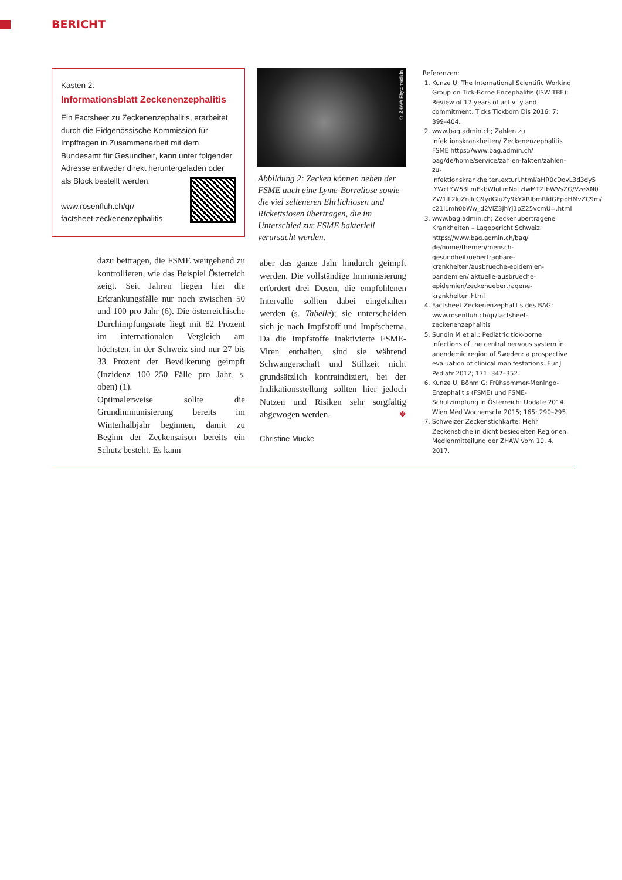BERICHT
Kasten 2:
Informationsblatt Zeckenenzephalitis
Ein Factsheet zu Zeckenenzephalitis, erarbeitet durch die Eidgenössische Kommission für Impffragen in Zusammenarbeit mit dem Bundesamt für Gesundheit, kann unter folgender Adresse entweder direkt heruntergeladen oder als Block bestellt werden:
www.rosenfluh.ch/qr/
factsheet-zeckenenzephalitis
dazu beitragen, die FSME weitgehend zu kontrollieren, wie das Beispiel Österreich zeigt. Seit Jahren liegen hier die Erkrankungsfälle nur noch zwischen 50 und 100 pro Jahr (6). Die österreichische Durchimpfungsrate liegt mit 82 Prozent im internationalen Vergleich am höchsten, in der Schweiz sind nur 27 bis 33 Prozent der Bevölkerung geimpft (Inzidenz 100–250 Fälle pro Jahr, s. oben) (1).
Optimalerweise sollte die Grundimmunisierung bereits im Winterhalbjahr beginnen, damit zu Beginn der Zeckensaison bereits ein Schutz besteht. Es kann
© ZHAW Phytomedizin
Abbildung 2: Zecken können neben der FSME auch eine Lyme-Borreliose sowie die viel selteneren Ehrlichiosen und Rickettsiosen übertragen, die im Unterschied zur FSME bakteriell verursacht werden.
aber das ganze Jahr hindurch geimpft werden. Die vollständige Immunisierung erfordert drei Dosen, die empfohlenen Intervalle sollten dabei eingehalten werden (s. Tabelle); sie unterscheiden sich je nach Impfstoff und Impfschema. Da die Impfstoffe inaktivierte FSME-Viren enthalten, sind sie während Schwangerschaft und Stillzeit nicht grundsätzlich kontraindiziert, bei der Indikationsstellung sollten hier jedoch Nutzen und Risiken sehr sorgfältig abgewogen werden. ❖
Christine Mücke
Referenzen:
1. Kunze U: The International Scientific Working Group on Tick-Borne Encephalitis (ISW TBE): Review of 17 years of activity and commitment. Ticks Tickborn Dis 2016; 7: 399–404.
2. www.bag.admin.ch; Zahlen zu Infektionskrankheiten/ Zeckenenzephalitis FSME https://www.bag.admin.ch/ bag/de/home/service/zahlen-fakten/zahlen-zu-infektionskrankheiten.exturl.html/aHR0cDovL3d3dy5 iYWctYW53LmFkbWluLmNoLzIwMTZfbWVsZG/VzeXN0 ZW1lL2luZnJlcG9ydGluZy9kYXRlbmRldGFpbHMvZC9m/ c21lLmh0bWw_d2ViZ3JhYj1pZ25vcmU=.html
3. www.bag.admin.ch; Zeckenübertragene Krankheiten – Lagebericht Schweiz. https://www.bag.admin.ch/bag/ de/home/themen/mensch-gesundheit/uebertragbare-krankheiten/ausbrueche-epidemien-pandemien/ aktuelle-ausbrueche-epidemien/zeckenuebertragene-krankheiten.html
4. Factsheet Zeckenenzephalitis des BAG; www.rosenfluh.ch/qr/factsheet-zeckenenzephalitis
5. Sundin M et al.: Pediatric tick-borne infections of the central nervous system in anendemic region of Sweden: a prospective evaluation of clinical manifestations. Eur J Pediatr 2012; 171: 347–352.
6. Kunze U, Böhm G: Frühsommer-Meningo-Enzephalitis (FSME) und FSME-Schutzimpfung in Österreich: Update 2014. Wien Med Wochenschr 2015; 165: 290–295.
7. Schweizer Zeckenstichkarte: Mehr Zeckenstiche in dicht besiedelten Regionen. Medienmitteilung der ZHAW vom 10. 4. 2017.